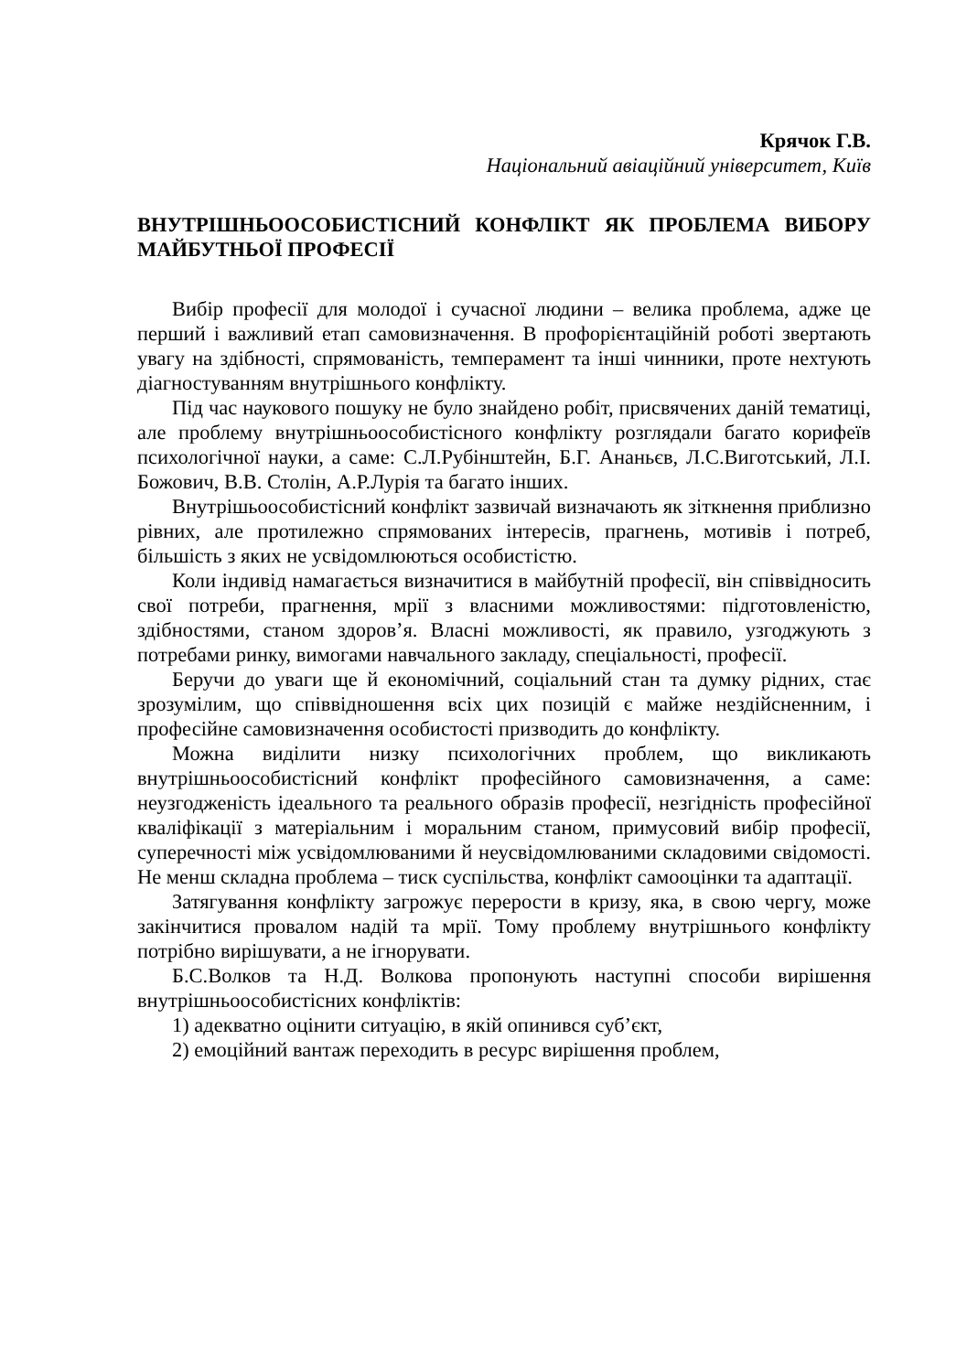Крячок Г.В.
Національний авіаційний університет, Київ
ВНУТРІШНЬООСОБИСТІСНИЙ КОНФЛІКТ ЯК ПРОБЛЕМА ВИБОРУ МАЙБУТНЬОЇ ПРОФЕСІЇ
Вибір професії для молодої і сучасної людини – велика проблема, адже це перший і важливий етап самовизначення. В профорієнтаційній роботі звертають увагу на здібності, спрямованість, темперамент та інші чинники, проте нехтують діагностуванням внутрішнього конфлікту.
Під час наукового пошуку не було знайдено робіт, присвячених даній тематиці, але проблему внутрішньоособистісного конфлікту розглядали багато корифеїв психологічної науки, а саме: С.Л.Рубінштейн, Б.Г. Ананьєв, Л.С.Виготський, Л.І. Божович, В.В. Столін, А.Р.Лурія та багато інших.
Внутрішьоособистісний конфлікт зазвичай визначають як зіткнення приблизно рівних, але протилежно спрямованих інтересів, прагнень, мотивів і потреб, більшість з яких не усвідомлюються особистістю.
Коли індивід намагається визначитися в майбутній професії, він співвідносить свої потреби, прагнення, мрії з власними можливостями: підготовленістю, здібностями, станом здоров’я. Власні можливості, як правило, узгоджують з потребами ринку, вимогами навчального закладу, спеціальності, професії.
Беручи до уваги ще й економічний, соціальний стан та думку рідних, стає зрозумілим, що співвідношення всіх цих позицій є майже нездійсненним, і професійне самовизначення особистості призводить до конфлікту.
Можна виділити низку психологічних проблем, що викликають внутрішньоособистісний конфлікт професійного самовизначення, а саме: неузгодженість ідеального та реального образів професії, незгідність професійної кваліфікації з матеріальним і моральним станом, примусовий вибір професії, суперечності між усвідомлюваними й неусвідомлюваними складовими свідомості. Не менш складна проблема – тиск суспільства, конфлікт самооцінки та адаптації.
Затягування конфлікту загрожує перерости в кризу, яка, в свою чергу, може закінчитися провалом надій та мрії. Тому проблему внутрішнього конфлікту потрібно вирішувати, а не ігнорувати.
Б.С.Волков та Н.Д. Волкова пропонують наступні способи вирішення внутрішньоособистісних конфліктів:
1) адекватно оцінити ситуацію, в якій опинився суб’єкт,
2) емоційний вантаж переходить в ресурс вирішення проблем,